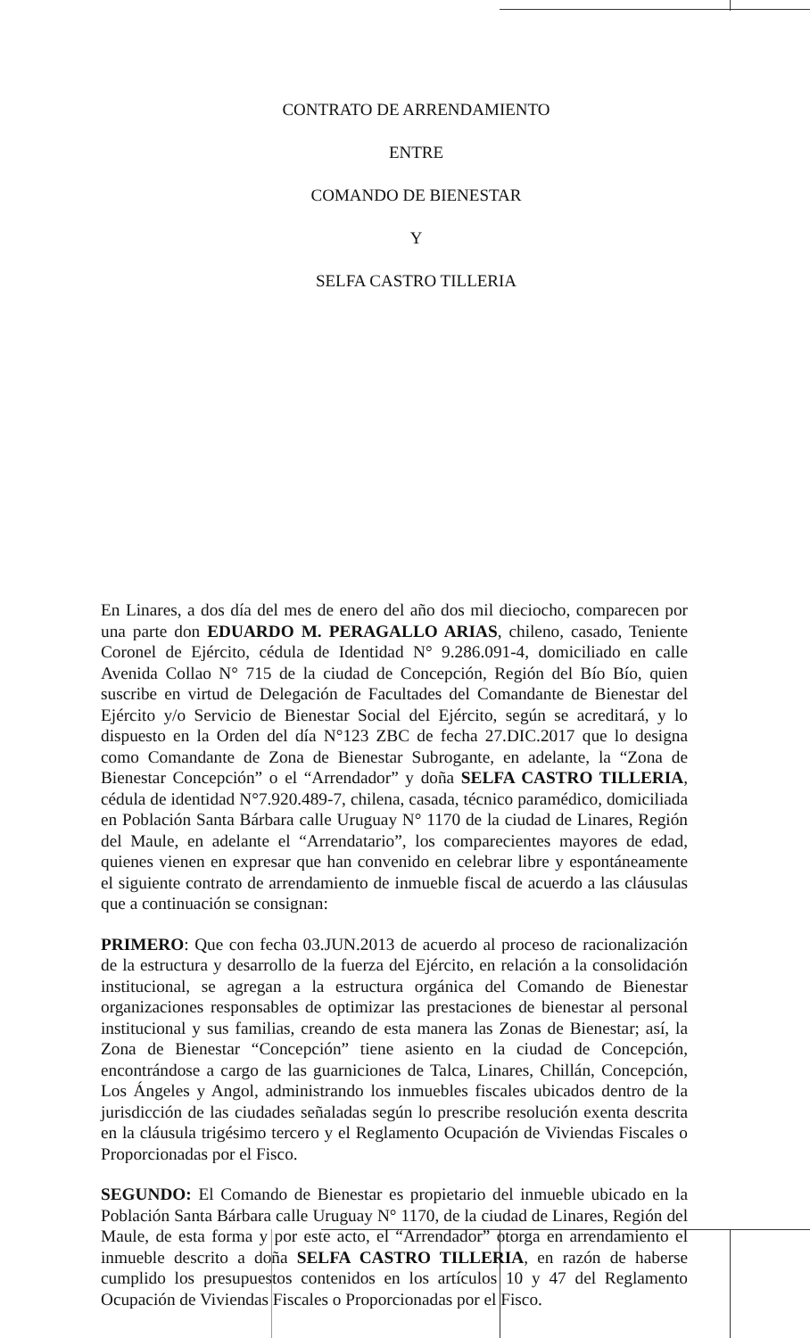CONTRATO DE ARRENDAMIENTO
ENTRE
COMANDO DE BIENESTAR
Y
SELFA CASTRO TILLERIA
En Linares, a dos día del mes de enero del año dos mil dieciocho, comparecen por una parte don EDUARDO M. PERAGALLO ARIAS, chileno, casado, Teniente Coronel de Ejército, cédula de Identidad N° 9.286.091-4, domiciliado en calle Avenida Collao N° 715 de la ciudad de Concepción, Región del Bío Bío, quien suscribe en virtud de Delegación de Facultades del Comandante de Bienestar del Ejército y/o Servicio de Bienestar Social del Ejército, según se acreditará, y lo dispuesto en la Orden del día N°123 ZBC de fecha 27.DIC.2017 que lo designa como Comandante de Zona de Bienestar Subrogante, en adelante, la “Zona de Bienestar Concepción” o el “Arrendador” y doña SELFA CASTRO TILLERIA, cédula de identidad N°7.920.489-7, chilena, casada, técnico paramédico, domiciliada en Población Santa Bárbara calle Uruguay N° 1170 de la ciudad de Linares, Región del Maule, en adelante el “Arrendatario”, los comparecientes mayores de edad, quienes vienen en expresar que han convenido en celebrar libre y espontáneamente el siguiente contrato de arrendamiento de inmueble fiscal de acuerdo a las cláusulas que a continuación se consignan:
PRIMERO: Que con fecha 03.JUN.2013 de acuerdo al proceso de racionalización de la estructura y desarrollo de la fuerza del Ejército, en relación a la consolidación institucional, se agregan a la estructura orgánica del Comando de Bienestar organizaciones responsables de optimizar las prestaciones de bienestar al personal institucional y sus familias, creando de esta manera las Zonas de Bienestar; así, la Zona de Bienestar “Concepción” tiene asiento en la ciudad de Concepción, encontrándose a cargo de las guarniciones de Talca, Linares, Chillán, Concepción, Los Ángeles y Angol, administrando los inmuebles fiscales ubicados dentro de la jurisdicción de las ciudades señaladas según lo prescribe resolución exenta descrita en la cláusula trigésimo tercero y el Reglamento Ocupación de Viviendas Fiscales o Proporcionadas por el Fisco.
SEGUNDO: El Comando de Bienestar es propietario del inmueble ubicado en la Población Santa Bárbara calle Uruguay N° 1170, de la ciudad de Linares, Región del Maule, de esta forma y por este acto, el “Arrendador” otorga en arrendamiento el inmueble descrito a doña SELFA CASTRO TILLERIA, en razón de haberse cumplido los presupuestos contenidos en los artículos 10 y 47 del Reglamento Ocupación de Viviendas Fiscales o Proporcionadas por el Fisco.